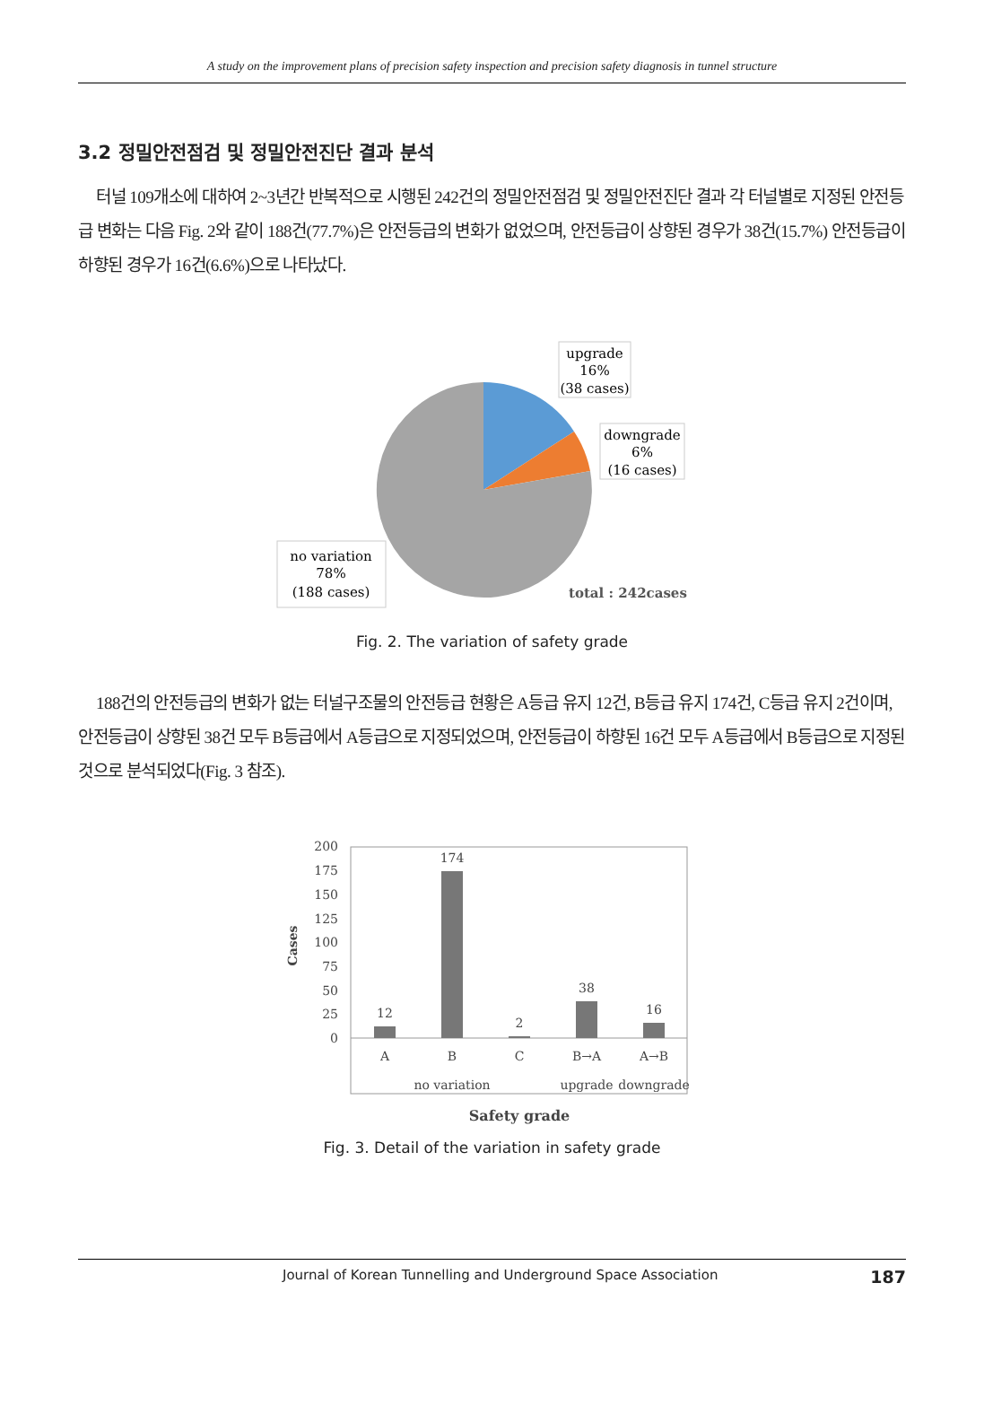A study on the improvement plans of precision safety inspection and precision safety diagnosis in tunnel structure
3.2 정밀안전점검 및 정밀안전진단 결과 분석
터널 109개소에 대하여 2~3년간 반복적으로 시행된 242건의 정밀안전점검 및 정밀안전진단 결과 각 터널별로 지정된 안전등급 변화는 다음 Fig. 2와 같이 188건(77.7%)은 안전등급의 변화가 없었으며, 안전등급이 상향된 경우가 38건(15.7%) 안전등급이 하향된 경우가 16건(6.6%)으로 나타났다.
upgrade
16%
(38 cases)
downgrade
6%
(16 cases)
no variation
78%
(188 cases)
total : 242cases
Fig. 2. The variation of safety grade
188건의 안전등급의 변화가 없는 터널구조물의 안전등급 현황은 A등급 유지 12건, B등급 유지 174건, C등급 유지 2건이며, 안전등급이 상향된 38건 모두 B등급에서 A등급으로 지정되었으며, 안전등급이 하향된 16건 모두 A등급에서 B등급으로 지정된 것으로 분석되었다(Fig. 3 참조).
200
175
150
125
100
75
50
25
0
Cases
12
174
2
38
16
A
B
C
B→A
A→B
no variation
upgrade
downgrade
Safety grade
Fig. 3. Detail of the variation in safety grade
Journal of Korean Tunnelling and Underground Space Association 187